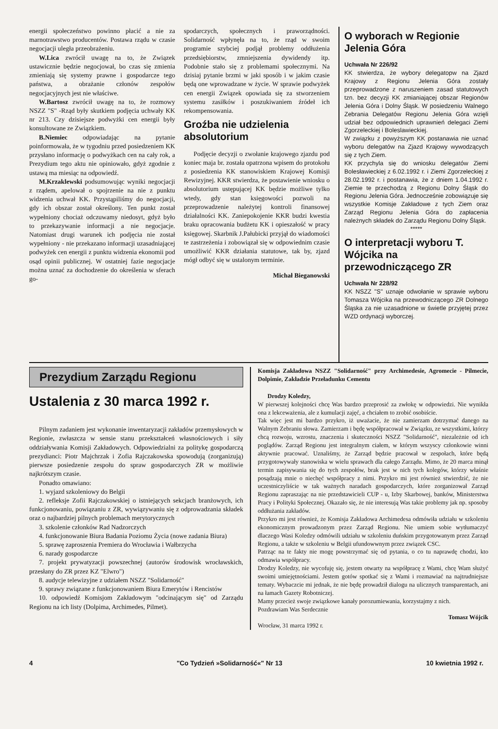energii społeczeństwo powinno płacić a nie za marnotrawstwo producentów. Postawa rządu w czasie negocjacji uległa przeobrażeniu.
W.Lica zwrócił uwagę na to, że Związek ustawicznie będzie negocjował, bo czas się zmienia zmieniają się systemy prawne i gospodarcze tego państwa, a obrażanie członów zespołów negocjacyjnych jest nie właściwe.
W.Bartosz zwrócił uwagę na to, że rozmowy NSZZ "S" -Rząd były skutkiem podjęcia uchwały KK nr 213. Czy dzisiejsze podwyżki cen energii były konsultowane ze Związkiem.
B.Niemiec odpowiadając na pytanie poinformowała, że w tygodniu przed posiedzeniem KK przysłano informację o podwyżkach cen na cały rok, a Prezydium tego aktu nie opiniowało, gdyż zgodnie z ustawą ma miesiąc na odpowiedź.
M.Krzaklewski podsumowując wyniki negocjacji z rządem, apelował o spojrzenie na nie z punktu widzenia uchwał KK. Przystąpiliśmy do negocjacji, gdy ich obszar został określony. Ten punkt został wypełniony chociaż odczuwamy niedosyt, gdyż było to przekazywanie informacji a nie negocjacje. Natomiast drugi warunek ich podjęcia nie został wypełniony - nie przekazano informacji uzasadniającej podwyżek cen energii z punktu widzenia ekonomii pod osąd opinii publicznej. W ostatniej fazie negocjacje można uznać za dochodzenie do określenia w sferach go-
spodarczych, społecznych i praworządności. Solidarność wpłynęła na to, że rząd w swoim programie szybciej podjął problemy oddłużenia przedsiębiorstw, zmniejszenia dywidendy itp. Podobnie stało się z problemami społecznymi. Na dzisiaj pytanie brzmi w jaki sposób i w jakim czasie będą one wprowadzane w życie. W sprawie podwyżek cen energii Związek opowiada się za stworzeniem systemu zasiłków i poszukiwaniem źródeł ich rekompensowania.
Groźba nie udzielenia absolutorium
Podjęcie decyzji o zwołanie krajowego zjazdu pod koniec maja br. została opatrzona wpisem do protokołu z posiedzenia KK stanowiskiem Krajowej Komisji Rewizyjnej. KKR stwierdza, że postawienie wniosku o absolutorium ustępującej KK będzie możliwe tylko wtedy, gdy stan księgowości pozwoli na przeprowadzenie należytej kontroli finansowej działalności KK. Zaniepokojenie KKR budzi kwestia braku opracowania budżetu KK i opieszałość w pracy księgowej. Skarbnik J.Pałubicki przyjął do wiadomości te zastrzeżenia i zobowiązał się w odpowiednim czasie umożliwić KKR działania statutowe, tak by, zjazd mógł odbyć się w ustalonym terminie.
Michał Bieganowski
O wyborach w Regionie Jelenia Góra
Uchwała Nr 226/92
KK stwierdza, że wybory delegatopw na Zjazd Krajowy z Regionu Jelenia Góra zostały przeprowadzone z naruszeniem zasad statutowych tzn. bez decyzji KK zmianiającej obszar Regionów Jelenia Góra i Dolny Śląsk. W posiedzeniu Walnego Zebrania Delegatów Regionu Jelenia Góra wzięli udział bez odpowiednich uprawnień delegaci Ziemi Zgorzeleckiej i Boleslawieckiej.
W związku z powyższym KK postanawia nie uznać wyboru delegatów na Zjazd Krajowy wywodzących się z tych Ziem.
KK przychyla się do wniosku delegatów Ziemi Bolesławieckiej z 6.02.1992 r. i Ziemi Zgorzeleckiej z 28.02.1992 r. i postanawia, że z dniem 1.04.1992 r. Ziemie te przechodzą z Regionu Dolny Śląsk do Regionu Jelenia Góra. Jednocześnie zobowiązuje się wszystkie Komisje Zakładowe z tych Ziem oraz Zarząd Regionu Jelenia Góra do zapłacenia należnych składek do Zarządu Regionu Dolny Śląsk.
*****
O interpretacji wyboru T. Wójcika na przewodniczącego ZR
Uchwała Nr 228/92
KK NSZZ "S" uznaje odwołanie w sprawie wyboru Tomasza Wójcika na przewodniczącego ZR Dolnego Śląska za nie uzasadnione w świetle przyjętej przez WZD ordynacji wyborczej.
Prezydium Zarządu Regionu
Ustalenia z 30 marca 1992 r.
Pilnym zadaniem jest wykonanie inwentaryzacji zakładów przemysłowych w Regionie, zwłaszcza w sensie stanu przekształceń własnościowych i siły oddziaływania Komisji Zakładowych. Odpowiedzialni za politykę gospodarczą prezydianci: Piotr Majchrzak i Zofia Rajczakowska spowodują (zorganizują) pierwsze posiedzenie zespołu do spraw gospodarczych ZR w możliwie najkrótszym czasie.
Ponadto omawiano:
1. wyjazd szkoleniowy do Belgii
2. refleksje Zofii Rajczakowskiej o istniejących sekcjach branżowych, ich funkcjonowaniu, powiązaniu z ZR, wywiązywaniu się z odprowadzania składek oraz o najbardziej pilnych problemach merytorycznych
3. szkolenie członków Rad Nadzorczych
4. funkcjonowanie Biura Badania Poziomu Życia (nowe zadania Biura)
5. sprawę zaproszenia Premiera do Wrocławia i Wałbrzycha
6. narady gospodarcze
7. projekt prywatyzacji powszechnej (autorów środowisk wrocławskich, przesłany do ZR przez KZ "Elwro")
8. audycje telewizyjne z udziałem NSZZ "Solidarność"
9. sprawy związane z funkcjonowaniem Biura Emerytów i Rencistów
10. odpowiedź Komisjom Zakładowym "odcinającym się" od Zarządu Regionu na ich listy (Dolpima, Archimedes, Pilmet).
Komisja Zakładowa NSZZ "Solidarność" przy Archimedesie, Agromecie - Pilmecie, Dolpimie, Zakładzie Przeładunku Cementu
Drodzy Koledzy,
W pierwszej kolejności chcę Was bardzo przeprosić za zwłokę w odpowiedzi. Nie wynikła ona z lekceważenia, ale z kumulacji zajęć, a chciałem to zrobić osobiście.
Tak więc jest mi bardzo przykro, iż uważacie, że nie zamierzam dotrzymać danego na Walnym Zebraniu słowa. Zamierzam i będę współpracował w Związku, ze wszystkimi, którzy chcą rozwoju, wzrostu, znaczenia i skuteczności NSZZ "Solidarność", niezależnie od ich poglądów. Zarząd Regionu jest integralnym ciałem, w którym wszyscy członkowie winni aktywnie pracować. Uznaliśmy, że Zarząd będzie pracował w zespołach, które będą przygotowywały stanowiska w wielu sprawach dla całego Zarządu. Mimo, że 20 marca minął termin zapisywania się do tych zespołów, brak jest w nich tych kolegów, którzy właśnie posądzają mnie o niechęć współpracy z nimi. Przykro mi jest również stwierdzić, że nie uczestniczyliście w tak ważnych naradach gospodarczych, które zorganizował Zarząd Regionu zapraszając na nie przedstawicieli CUP - u, Izby Skarbowej, banków, Ministerstwa Pracy i Polityki Społecznej. Okazało się, że nie interesują Was takie problemy jak np. sposoby oddłużania zakładów.
Przykro mi jest również, że Komisja Zakładowa Archimedesa odmówiła udziału w szkoleniu ekonomicznym prowadzonym przez Zarząd Regionu. Nie umiem sobie wytłumaczyć dlaczego Wasi Koledzy odmówili udziału w szkoleniu duńskim przygotowanym przez Zarząd Regionu, a także w szkoleniu w Belgii ufundowwnym przez związek CSC.
Patrząc na te fakty nie mogę powstrzymać się od pytania, o co tu naprawdę chodzi, kto odmawia współpracy.
Drodzy Koledzy, nie wycofuję się, jestem otwarty na współpracę z Wami, chcę Wam służyć swoimi umiejętnościami. Jestem gotów spotkać się z Wami i rozmawiać na najtrudniejsze tematy. Wybaczcie mi jednak, że nie będę prowadził dialogu na ulicznych transparentach, ani na łamach Gazety Robotniczej.
Mamy przecież swoje związkowe kanały porozumiewania, korzystajmy z nich.
Pozdrawiam Was Serdecznie
Tomasz Wójcik
Wrocław, 31 marca 1992 r.
4 "Co Tydzień »Solidarność«" Nr 13 10 kwietnia 1992 r.